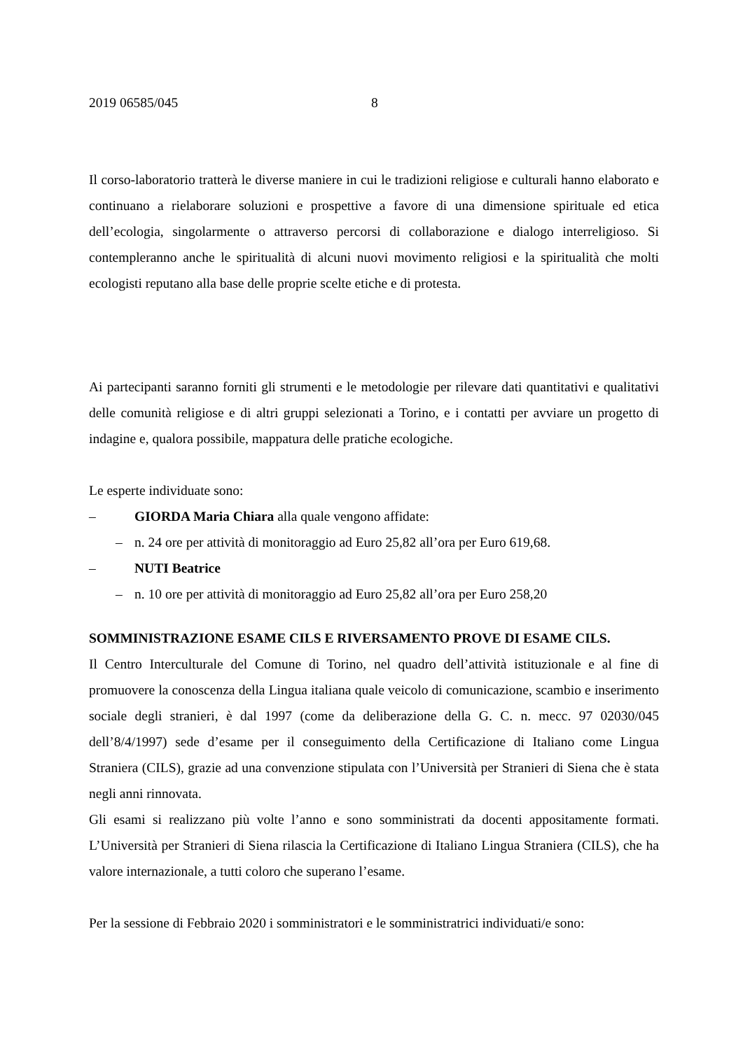2019 06585/045 8
Il corso-laboratorio tratterà le diverse maniere in cui le tradizioni religiose e culturali hanno elaborato e continuano a rielaborare soluzioni e prospettive a favore di una dimensione spirituale ed etica dell’ecologia, singolarmente o attraverso percorsi di collaborazione e dialogo interreligioso. Si contempleranno anche le spiritualità di alcuni nuovi movimento religiosi e la spiritualità che molti ecologisti reputano alla base delle proprie scelte etiche e di protesta.
Ai partecipanti saranno forniti gli strumenti e le metodologie per rilevare dati quantitativi e qualitativi delle comunità religiose e di altri gruppi selezionati a Torino, e i contatti per avviare un progetto di indagine e, qualora possibile, mappatura delle pratiche ecologiche.
Le esperte individuate sono:
– GIORDA Maria Chiara alla quale vengono affidate:
– n. 24 ore per attività di monitoraggio ad Euro 25,82 all’ora per Euro 619,68.
– NUTI Beatrice
– n. 10 ore per attività di monitoraggio ad Euro 25,82 all’ora per Euro 258,20
SOMMINISTRAZIONE ESAME CILS E RIVERSAMENTO PROVE DI ESAME CILS.
Il Centro Interculturale del Comune di Torino, nel quadro dell’attività istituzionale e al fine di promuovere la conoscenza della Lingua italiana quale veicolo di comunicazione, scambio e inserimento sociale degli stranieri, è dal 1997 (come da deliberazione della G. C. n. mecc. 97 02030/045 dell’8/4/1997) sede d’esame per il conseguimento della Certificazione di Italiano come Lingua Straniera (CILS), grazie ad una convenzione stipulata con l’Università per Stranieri di Siena che è stata negli anni rinnovata.
Gli esami si realizzano più volte l’anno e sono somministrati da docenti appositamente formati. L’Università per Stranieri di Siena rilascia la Certificazione di Italiano Lingua Straniera (CILS), che ha valore internazionale, a tutti coloro che superano l’esame.
Per la sessione di Febbraio 2020 i somministratori e le somministratrici individuati/e sono: